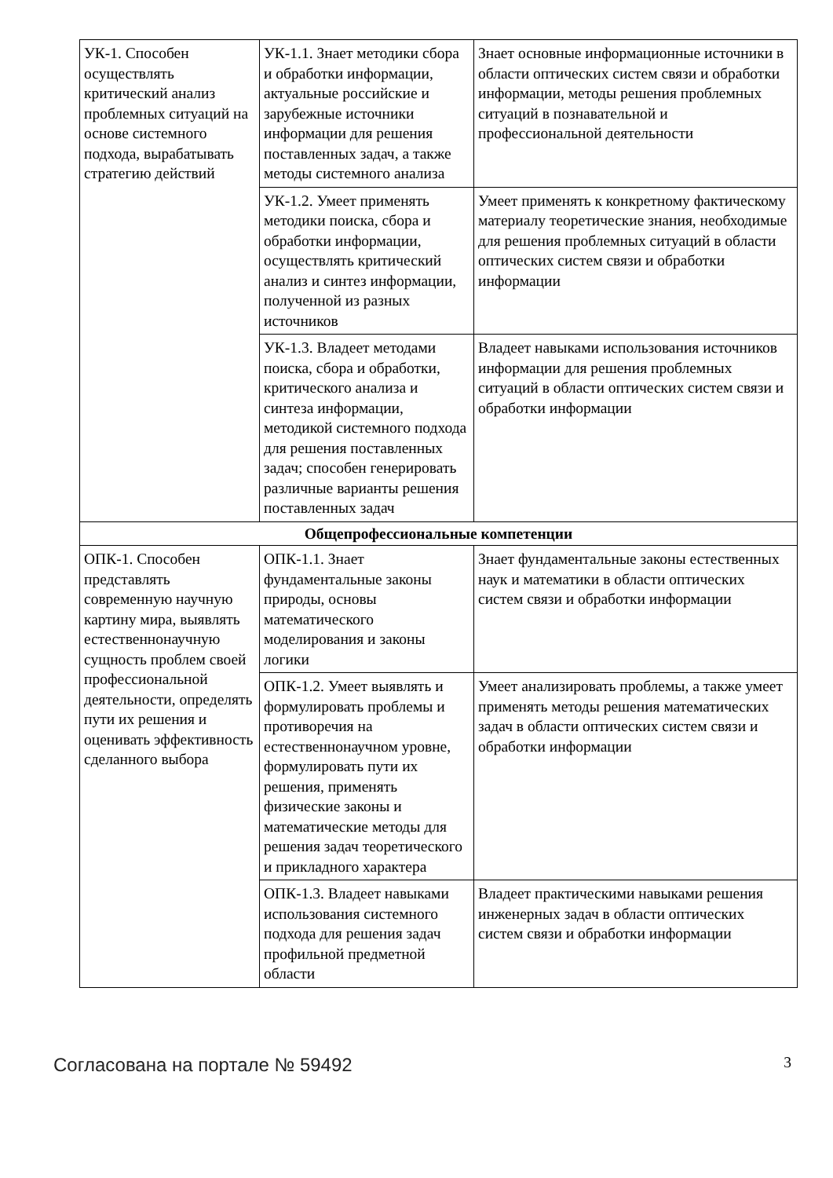| УК-1. Способен осуществлять критический анализ проблемных ситуаций на основе системного подхода, вырабатывать стратегию действий | УК-1.1. Знает методики сбора и обработки информации, актуальные российские и зарубежные источники информации для решения поставленных задач, а также методы системного анализа | Знает основные информационные источники в области оптических систем связи и обработки информации, методы решения проблемных ситуаций в познавательной и профессиональной деятельности |
| | УК-1.2. Умеет применять методики поиска, сбора и обработки информации, осуществлять критический анализ и синтез информации, полученной из разных источников | Умеет применять к конкретному фактическому материалу теоретические знания, необходимые для решения проблемных ситуаций в области оптических систем связи и обработки информации |
| | УК-1.3. Владеет методами поиска, сбора и обработки, критического анализа и синтеза информации, методикой системного подхода для решения поставленных задач; способен генерировать различные варианты решения поставленных задач | Владеет навыками использования источников информации для решения проблемных ситуаций в области оптических систем связи и обработки информации |
| Общепрофессиональные компетенции | | |
| ОПК-1. Способен представлять современную научную картину мира, выявлять естественнонаучную сущность проблем своей профессиональной деятельности, определять пути их решения и оценивать эффективность сделанного выбора | ОПК-1.1. Знает фундаментальные законы природы, основы математического моделирования и законы логики | Знает фундаментальные законы естественных наук и математики в области оптических систем связи и обработки информации |
| | ОПК-1.2. Умеет выявлять и формулировать проблемы и противоречия на естественнонаучном уровне, формулировать пути их решения, применять физические законы и математические методы для решения задач теоретического и прикладного характера | Умеет анализировать проблемы, а также умеет применять методы решения математических задач в области оптических систем связи и обработки информации |
| | ОПК-1.3. Владеет навыками использования системного подхода для решения задач профильной предметной области | Владеет практическими навыками решения инженерных задач в области оптических систем связи и обработки информации |
Согласована на портале № 59492 3